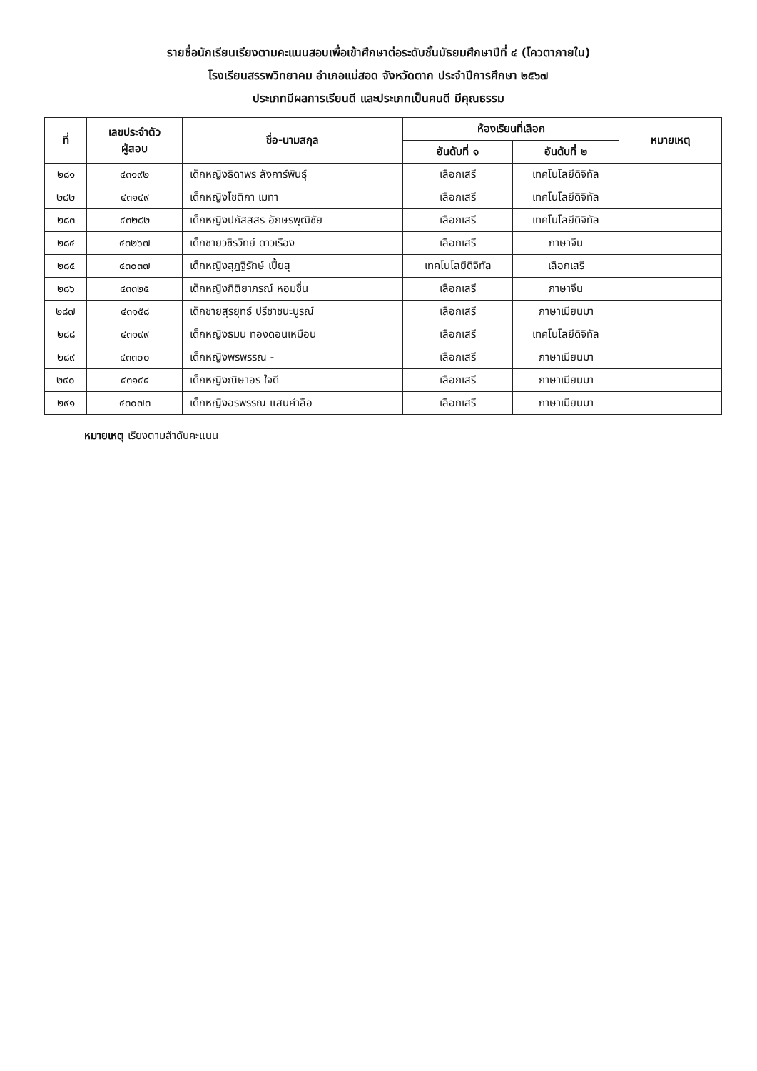รายชื่อนักเรียนเรียงตามคะแนนสอบเพื่อเข้าศึกษาต่อระดับชั้นมัธยมศึกษาปีที่ ๔ (โควตาภายใน)
โรงเรียนสรรพวิทยาคม อำเภอแม่สอด จังหวัดตาก ประจำปีการศึกษา ๒๕๖๗
ประเภทมีผลการเรียนดี และประเภทเป็นคนดี มีคุณธรรม
| ที่ | เลขประจำตัว ผู้สอบ | ชื่อ-นามสกุล | ห้องเรียนที่เลือก | | หมายเหตุ |
| --- | --- | --- | --- | --- | --- |
| | | | อันดับที่ ๑ | อันดับที่ ๒ | |
| ๒๘๑ | ๔๓๑๙๒ | เด็กหญิงธิดาพร ลังการ์พินธุ์ | เลือกเสรี | เทคโนโลยีดิจิทัล | |
| ๒๘๒ | ๔๓๑๔๙ | เด็กหญิงโชติกา เมทา | เลือกเสรี | เทคโนโลยีดิจิทัล | |
| ๒๘๓ | ๔๓๒๘๒ | เด็กหญิงปภัสสสร อักษรพุฒิชัย | เลือกเสรี | เทคโนโลยีดิจิทัล | |
| ๒๘๔ | ๔๓๒๖๗ | เด็กชายวชิรวิทย์ ดาวเรือง | เลือกเสรี | ภาษาจีน | |
| ๒๘๕ | ๔๓๐๓๗ | เด็กหญิงสุฎฐิรักษ์ เปี้ยสุ | เทคโนโลยีดิจิทัล | เลือกเสรี | |
| ๒๘๖ | ๔๓๓๒๕ | เด็กหญิงกิติยาภรณ์ หอมชื่น | เลือกเสรี | ภาษาจีน | |
| ๒๘๗ | ๔๓๑๕๘ | เด็กชายสุรยุทธ์ ปรีชาชนะบูรณ์ | เลือกเสรี | ภาษาเมียนมา | |
| ๒๘๘ | ๔๓๑๙๙ | เด็กหญิงธมน ทองดอนเหมือน | เลือกเสรี | เทคโนโลยีดิจิทัล | |
| ๒๘๙ | ๔๓๓๐๐ | เด็กหญิงพรพรรณ - | เลือกเสรี | ภาษาเมียนมา | |
| ๒๙๐ | ๔๓๑๔๔ | เด็กหญิงณิษาอร ใจดี | เลือกเสรี | ภาษาเมียนมา | |
| ๒๙๑ | ๔๓๐๗๓ | เด็กหญิงอรพรรณ แสนคำลือ | เลือกเสรี | ภาษาเมียนมา | |
หมายเหตุ เรียงตามลำดับคะแนน